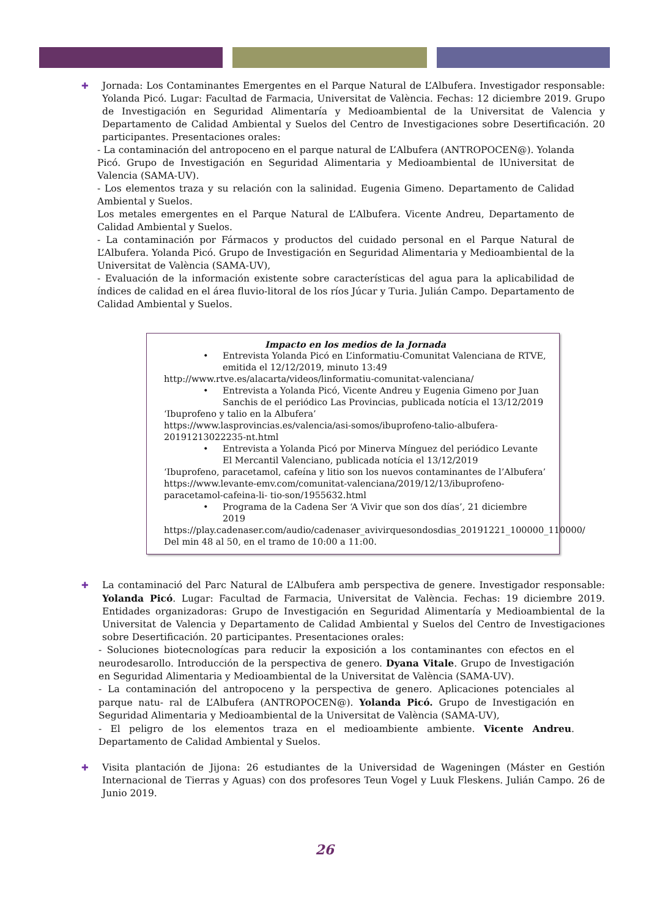✚ Jornada: Los Contaminantes Emergentes en el Parque Natural de L’Albufera. Investigador responsable: Yolanda Picó. Lugar: Facultad de Farmacia, Universitat de València. Fechas: 12 diciembre 2019. Grupo de Investigación en Seguridad Alimentaría y Medioambiental de la Universitat de Valencia y Departamento de Calidad Ambiental y Suelos del Centro de Investigaciones sobre Desertificación. 20 participantes. Presentaciones orales:
- La contaminación del antropoceno en el parque natural de L’Albufera (ANTROPOCEN@). Yolanda Picó. Grupo de Investigación en Seguridad Alimentaria y Medioambiental de lUniversitat de Valencia (SAMA-UV).
- Los elementos traza y su relación con la salinidad. Eugenia Gimeno. Departamento de Calidad Ambiental y Suelos.
Los metales emergentes en el Parque Natural de L’Albufera. Vicente Andreu, Departamento de Calidad Ambiental y Suelos.
- La contaminación por Fármacos y productos del cuidado personal en el Parque Natural de L’Albufera. Yolanda Picó. Grupo de Investigación en Seguridad Alimentaria y Medioambiental de la Universitat de València (SAMA-UV),
- Evaluación de la información existente sobre características del agua para la aplicabilidad de índices de calidad en el área fluvio-litoral de los ríos Júcar y Turia. Julián Campo. Departamento de Calidad Ambiental y Suelos.
Impacto en los medios de la Jornada
• Entrevista Yolanda Picó en L’informatiu-Comunitat Valenciana de RTVE, emitida el 12/12/2019, minuto 13:49
http://www.rtve.es/alacarta/videos/linformatiu-comunitat-valenciana/
• Entrevista a Yolanda Picó, Vicente Andreu y Eugenia Gimeno por Juan Sanchis de el periódico Las Provincias, publicada notícia el 13/12/2019
‘Ibuprofeno y talio en la Albufera’
https://www.lasprovincias.es/valencia/asi-somos/ibuprofeno-talio-albufera-20191213022235-nt.html
• Entrevista a Yolanda Picó por Minerva Mínguez del periódico Levante El Mercantil Valenciano, publicada notícia el 13/12/2019
‘Ibuprofeno, paracetamol, cafeína y litio son los nuevos contaminantes de l’Albufera’
https://www.levante-emv.com/comunitat-valenciana/2019/12/13/ibuprofeno-paracetamol-cafeina-li- tio-son/1955632.html
• Programa de la Cadena Ser ‘A Vivir que son dos días’, 21 diciembre 2019
https://play.cadenaser.com/audio/cadenaser_avivirquesondosdias_20191221_100000_110000/
Del min 48 al 50, en el tramo de 10:00 a 11:00.
✚ La contaminació del Parc Natural de L’Albufera amb perspectiva de genere. Investigador responsable: Yolanda Picó. Lugar: Facultad de Farmacia, Universitat de València. Fechas: 19 diciembre 2019. Entidades organizadoras: Grupo de Investigación en Seguridad Alimentaría y Medioambiental de la Universitat de Valencia y Departamento de Calidad Ambiental y Suelos del Centro de Investigaciones sobre Desertificación. 20 participantes. Presentaciones orales:
- Soluciones biotecnologícas para reducir la exposición a los contaminantes con efectos en el neurodesarollo. Introducción de la perspectiva de genero. Dyana Vitale. Grupo de Investigación en Seguridad Alimentaria y Medioambiental de la Universitat de València (SAMA-UV).
- La contaminación del antropoceno y la perspectiva de genero. Aplicaciones potenciales al parque natu- ral de L’Albufera (ANTROPOCEN@). Yolanda Picó. Grupo de Investigación en Seguridad Alimentaria y Medioambiental de la Universitat de València (SAMA-UV),
- El peligro de los elementos traza en el medioambiente ambiente. Vicente Andreu. Departamento de Calidad Ambiental y Suelos.
✚ Visita plantación de Jijona: 26 estudiantes de la Universidad de Wageningen (Máster en Gestión Internacional de Tierras y Aguas) con dos profesores Teun Vogel y Luuk Fleskens. Julián Campo. 26 de Junio 2019.
26